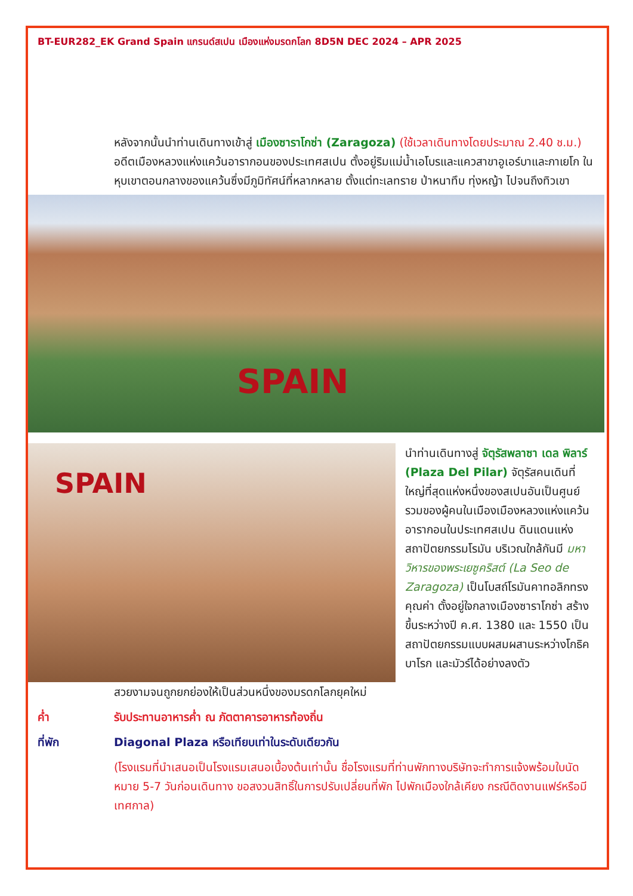BT-EUR282_EK Grand Spain แกรนด์สเปน เมืองแห่งมรดกโลก 8D5N DEC 2024 – APR 2025
หลังจากนั้นนำท่านเดินทางเข้าสู่ เมืองซาราโกซ่า (Zaragoza) (ใช้เวลาเดินทางโดยประมาณ 2.40 ช.ม.) อดีตเมืองหลวงแห่งแคว้นอารากอนของประเทศสเปน ตั้งอยู่ริมแม่น้ำเอโบรและแควสาขาอูเอร์บาและกาเยโก ในหุบเขาตอนกลางของแคว้นซึ่งมีภูมิทัศน์ที่หลากหลาย ตั้งแต่ทะเลทราย ป่าหนาทึบ ทุ่งหญ้า ไปจนถึงทิวเขา
SPAIN
SPAIN
นำท่านเดินทางสู่ จัตุรัสพลาซา เดล พิลาร์ (Plaza Del Pilar) จัตุรัสคนเดินที่ใหญ่ที่สุดแห่งหนึ่งของสเปนอันเป็นศูนย์รวมของผู้คนในเมืองเมืองหลวงแห่งแคว้นอารากอนในประเทศสเปน ดินแดนแห่งสถาปัตยกรรมโรมัน บริเวณใกล้กันมี มหาวิหารของพระเยซูคริสต์ (La Seo de Zaragoza) เป็นโบสถ์โรมันคาทอลิกทรงคุณค่า ตั้งอยู่ใจกลางเมืองซาราโกซ่า สร้างขึ้นระหว่างปี ค.ศ. 1380 และ 1550 เป็นสถาปัตยกรรมแบบผสมผสานระหว่างโกธิคบาโรก และมัวร์ได้อย่างลงตัว
สวยงามจนถูกยกย่องให้เป็นส่วนหนึ่งของมรดกโลกยุคใหม่
ค่ำ รับประทานอาหารค่ำ ณ ภัตตาคารอาหารท้องถิ่น
ที่พัก Diagonal Plaza หรือเทียบเท่าในระดับเดียวกัน
(โรงแรมที่นำเสนอเป็นโรงแรมเสนอเบื้องต้นเท่านั้น ชื่อโรงแรมที่ท่านพักทางบริษัทจะทำการแจ้งพร้อมใบนัดหมาย 5-7 วันก่อนเดินทาง ขอสงวนสิทธิ์ในการปรับเปลี่ยนที่พัก ไปพักเมืองใกล้เคียง กรณีติดงานแฟร์หรือมีเทศกาล)